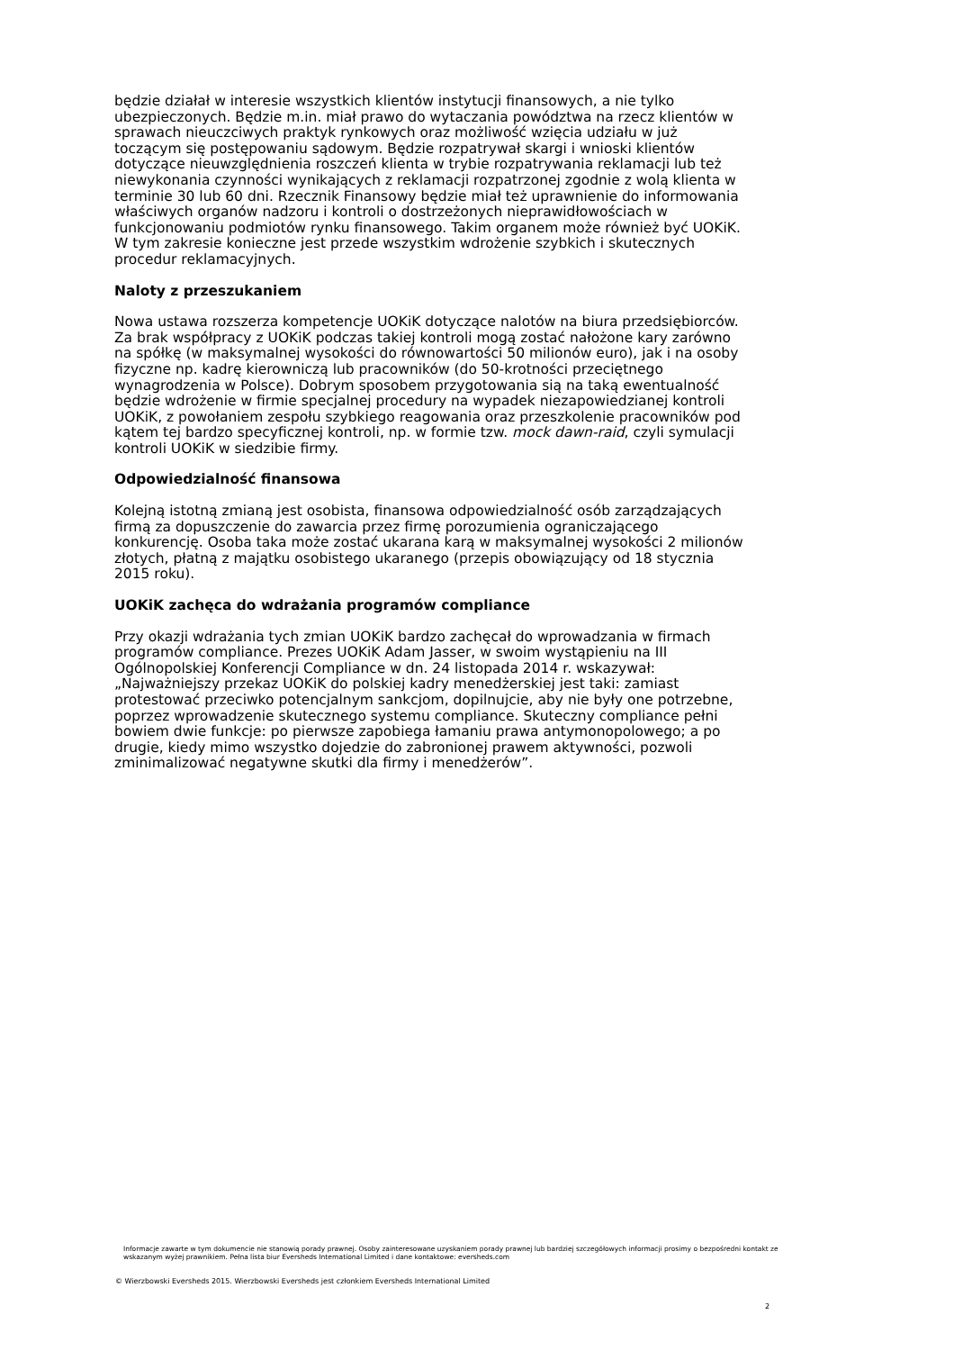będzie działał w interesie wszystkich klientów instytucji finansowych, a nie tylko ubezpieczonych. Będzie m.in. miał prawo do wytaczania powództwa na rzecz klientów w sprawach nieuczciwych praktyk rynkowych oraz możliwość wzięcia udziału w już toczącym się postępowaniu sądowym. Będzie rozpatrywał skargi i wnioski klientów dotyczące nieuwzględnienia roszczeń klienta w trybie rozpatrywania reklamacji lub też niewykonania czynności wynikających z reklamacji rozpatrzonej zgodnie z wolą klienta w terminie 30 lub 60 dni. Rzecznik Finansowy będzie miał też uprawnienie do informowania właściwych organów nadzoru i kontroli o dostrzeżonych nieprawidłowościach w funkcjonowaniu podmiotów rynku finansowego. Takim organem może również być UOKiK. W tym zakresie konieczne jest przede wszystkim wdrożenie szybkich i skutecznych procedur reklamacyjnych.
Naloty z przeszukaniem
Nowa ustawa rozszerza kompetencje UOKiK dotyczące nalotów na biura przedsiębiorców. Za brak współpracy z UOKiK podczas takiej kontroli mogą zostać nałożone kary zarówno na spółkę (w maksymalnej wysokości do równowartości 50 milionów euro), jak i na osoby fizyczne np. kadrę kierowniczą lub pracowników (do 50-krotności przeciętnego wynagrodzenia w Polsce). Dobrym sposobem przygotowania sią na taką ewentualność będzie wdrożenie w firmie specjalnej procedury na wypadek niezapowiedzianej kontroli UOKiK, z powołaniem zespołu szybkiego reagowania oraz przeszkolenie pracowników pod kątem tej bardzo specyficznej kontroli, np. w formie tzw. mock dawn-raid, czyli symulacji kontroli UOKiK w siedzibie firmy.
Odpowiedzialność finansowa
Kolejną istotną zmianą jest osobista, finansowa odpowiedzialność osób zarządzających firmą za dopuszczenie do zawarcia przez firmę porozumienia ograniczającego konkurencję. Osoba taka może zostać ukarana karą w maksymalnej wysokości 2 milionów złotych, płatną z majątku osobistego ukaranego (przepis obowiązujący od 18 stycznia 2015 roku).
UOKiK zachęca do wdrażania programów compliance
Przy okazji wdrażania tych zmian UOKiK bardzo zachęcał do wprowadzania w firmach programów compliance. Prezes UOKiK Adam Jasser, w swoim wystąpieniu na III Ogólnopolskiej Konferencji Compliance w dn. 24 listopada 2014 r. wskazywał: „Najważniejszy przekaz UOKiK do polskiej kadry menedżerskiej jest taki: zamiast protestować przeciwko potencjalnym sankcjom, dopilnujcie, aby nie były one potrzebne, poprzez wprowadzenie skutecznego systemu compliance. Skuteczny compliance pełni bowiem dwie funkcje: po pierwsze zapobiega łamaniu prawa antymonopolowego; a po drugie, kiedy mimo wszystko dojedzie do zabronionej prawem aktywności, pozwoli zminimalizować negatywne skutki dla firmy i menedżerów”.
Informacje zawarte w tym dokumencie nie stanowią porady prawnej. Osoby zainteresowane uzyskaniem porady prawnej lub bardziej szczegółowych informacji prosimy o bezpośredni kontakt ze wskazanym wyżej prawnikiem. Pełna lista biur Eversheds International Limited i dane kontaktowe: eversheds.com
© Wierzbowski Eversheds 2015. Wierzbowski Eversheds jest członkiem Eversheds International Limited
2